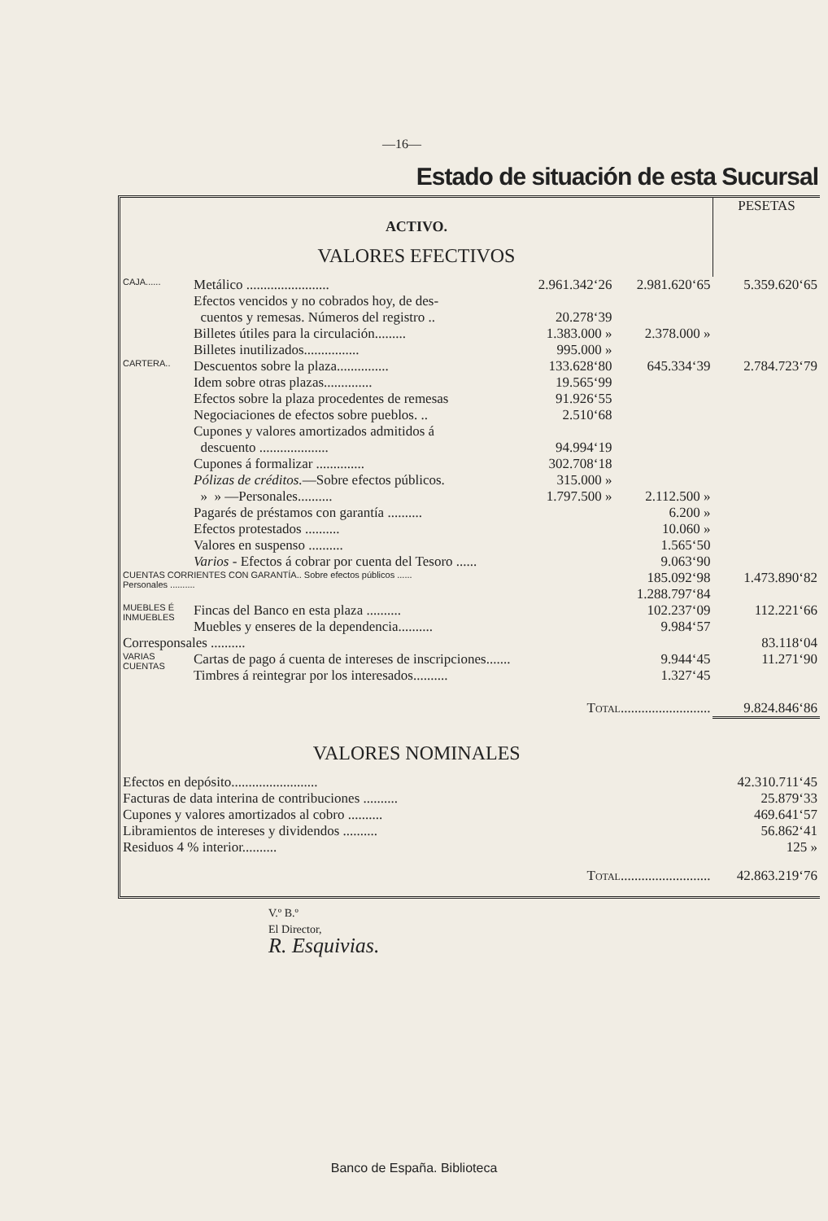—16—
Estado de situación de esta Sucursal
| ACTIVO. | | | | PESETAS |
| VALORES EFECTIVOS | | | | |
| CAJA...... | Metálico ........................ | 2.961.342‘26 | 2.981.620‘65 | 5.359.620‘65 |
| | Efectos vencidos y no cobrados hoy, de des- | | | |
| | cuentos y remesas. Números del registro .. | 20.278‘39 | | |
| | Billetes útiles para la circulación......... | 1.383.000 » | 2.378.000 » | |
| | Billetes inutilizados................ | 995.000 » | | |
| CARTERA.. | Descuentos sobre la plaza............... | 133.628‘80 | 645.334‘39 | 2.784.723‘79 |
| | Idem sobre otras plazas.............. | 19.565‘99 | | |
| | Efectos sobre la plaza procedentes de remesas | 91.926‘55 | | |
| | Negociaciones de efectos sobre pueblos. .. | 2.510‘68 | | |
| | Cupones y valores amortizados admitidos á | | | |
| | descuento .................... | 94.994‘19 | | |
| | Cupones á formalizar .............. | 302.708‘18 | | |
| | Pólizas de créditos. —Sobre efectos públicos. | 315.000 » | | |
| | » » —Personales.......... | 1.797.500 » | 2.112.500 » | |
| | Pagarés de préstamos con garantía .......... | | 6.200 » | |
| | Efectos protestados .......... | | 10.060 » | |
| | Valores en suspenso .......... | | 1.565‘50 | |
| | Varios - Efectos á cobrar por cuenta del Tesoro ...... | | 9.063‘90 | |
| CUENTAS CORRIENTES CON GARANTÍA.. Sobre efectos públicos ...... Personales .......... | | | 185.092‘98 | 1.473.890‘82 |
| | | | 1.288.797‘84 | |
| MUEBLES É INMUEBLES | Fincas del Banco en esta plaza .......... | | 102.237‘09 | 112.221‘66 |
| | Muebles y enseres de la dependencia.......... | | 9.984‘57 | |
| Corresponsales .......... | | | | 83.118‘04 |
| VARIAS CUENTAS | Cartas de pago á cuenta de intereses de inscripciones....... | | 9.944‘45 | 11.271‘90 |
| | Timbres á reintegrar por los interesados.......... | | 1.327‘45 | |
| Total.......................... | | | | 9.824.846‘86 |
| VALORES NOMINALES | | | | |
| Efectos en depósito......................... | | | | 42.310.711‘45 |
| Facturas de data interina de contribuciones .......... | | | | 25.879‘33 |
| Cupones y valores amortizados al cobro .......... | | | | 469.641‘57 |
| Libramientos de intereses y dividendos .......... | | | | 56.862‘41 |
| Residuos 4 % interior.......... | | | | 125 » |
| Total.......................... | | | | 42.863.219‘76 |
V.º B.º
El Director,
R. Esquivias.
Banco de España. Biblioteca